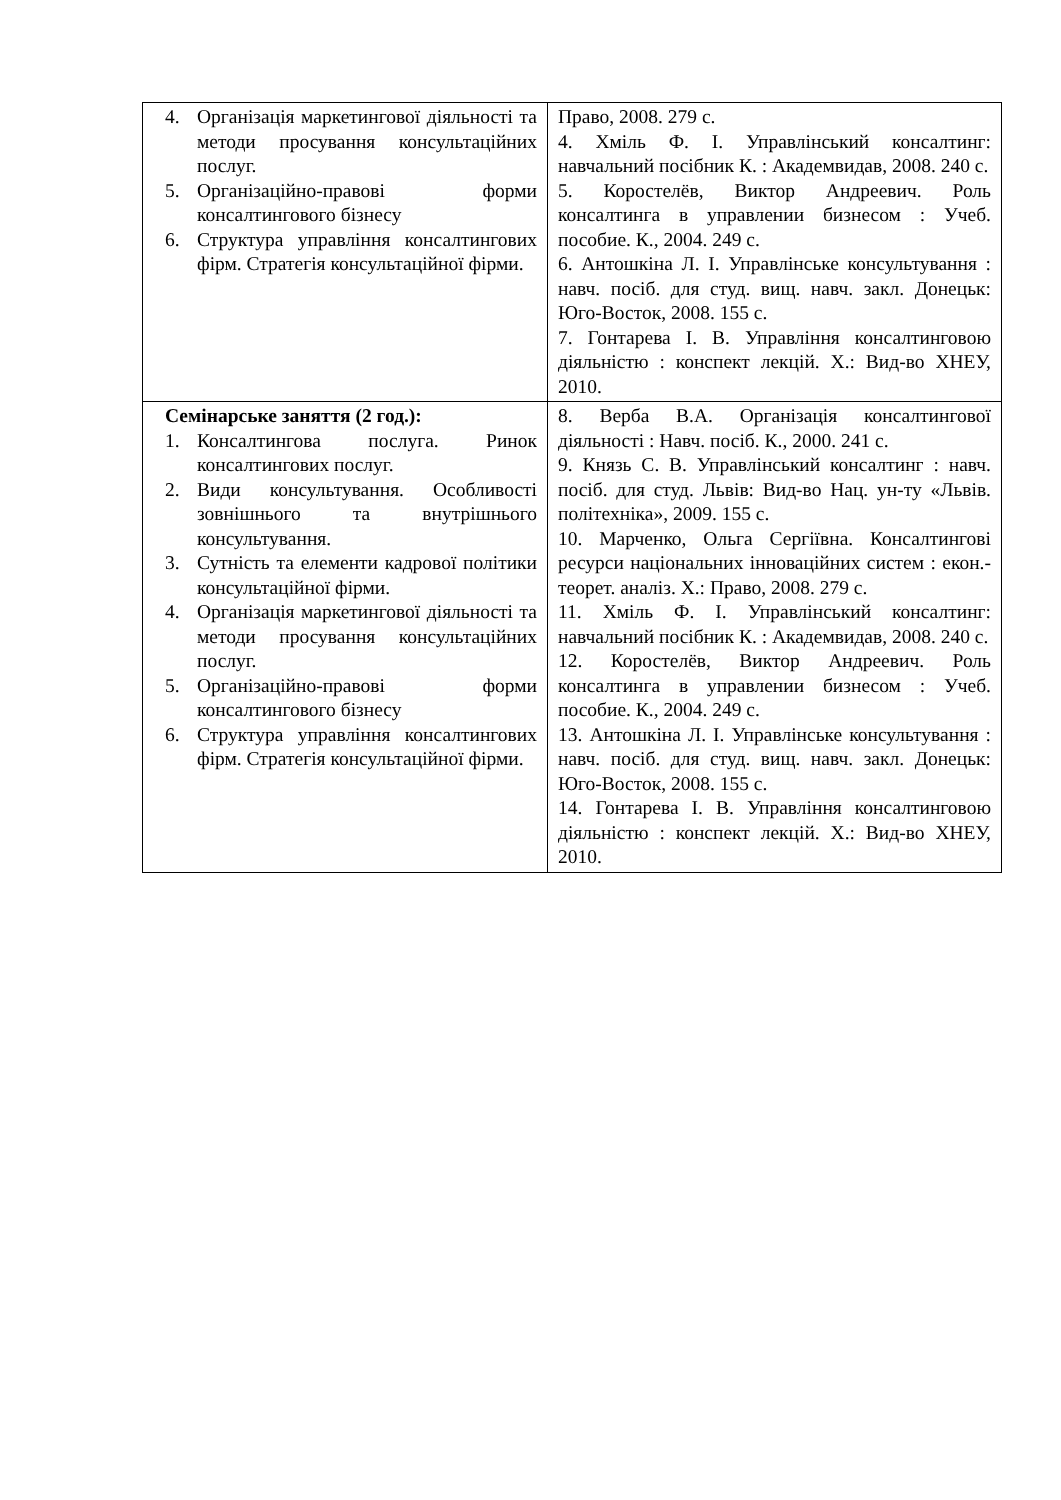| 4. Організація маркетингової діяльності та методи просування консультаційних послуг. 5. Організаційно-правові форми консалтингового бізнесу 6. Структура управління консалтингових фірм. Стратегія консультаційної фірми. | Право, 2008. 279 с. 4. Хміль Ф. І. Управлінський консалтинг: навчальний посібник К. : Академвидав, 2008. 240 с. 5. Коростелёв, Виктор Андреевич. Роль консалтинга в управлении бизнесом : Учеб. пособие. К., 2004. 249 с. 6. Антошкіна Л. І. Управлінське консультування : навч. посіб. для студ. вищ. навч. закл. Донецьк: Юго-Восток, 2008. 155 с. 7. Гонтарева І. В. Управління консалтинговою діяльністю : конспект лекцій. Х.: Вид-во ХНЕУ, 2010. |
| Семінарське заняття (2 год.): 1. Консалтингова послуга. Ринок консалтингових послуг. 2. Види консультування. Особливості зовнішнього та внутрішнього консультування. 3. Сутність та елементи кадрової політики консультаційної фірми. 4. Організація маркетингової діяльності та методи просування консультаційних послуг. 5. Організаційно-правові форми консалтингового бізнесу 6. Структура управління консалтингових фірм. Стратегія консультаційної фірми. | 8. Верба В.А. Організація консалтингової діяльності : Навч. посіб. К., 2000. 241 с. 9. Князь С. В. Управлінський консалтинг : навч. посіб. для студ. Львів: Вид-во Нац. ун-ту «Львів. політехніка», 2009. 155 с. 10. Марченко, Ольга Сергіївна. Консалтингові ресурси національних інноваційних систем : екон.-теорет. аналіз. Х.: Право, 2008. 279 с. 11. Хміль Ф. І. Управлінський консалтинг: навчальний посібник К. : Академвидав, 2008. 240 с. 12. Коростелёв, Виктор Андреевич. Роль консалтинга в управлении бизнесом : Учеб. пособие. К., 2004. 249 с. 13. Антошкіна Л. І. Управлінське консультування : навч. посіб. для студ. вищ. навч. закл. Донецьк: Юго-Восток, 2008. 155 с. 14. Гонтарева І. В. Управління консалтинговою діяльністю : конспект лекцій. Х.: Вид-во ХНЕУ, 2010. |